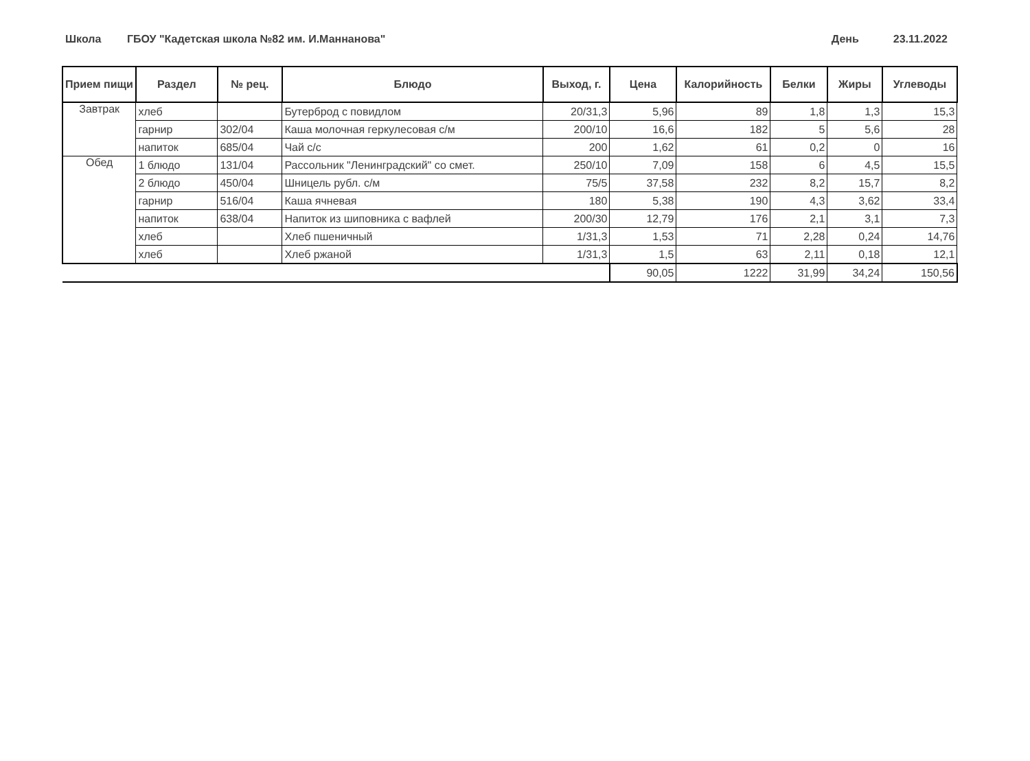Школа ГБОУ "Кадетская школа №82 им. И.Маннанова" День 23.11.2022
| Прием пищи | Раздел | № рец. | Блюдо | Выход, г. | Цена | Калорийность | Белки | Жиры | Углеводы |
| --- | --- | --- | --- | --- | --- | --- | --- | --- | --- |
| Завтрак | хлеб | | Бутерброд с повидлом | 20/31,3 | 5,96 | 89 | 1,8 | 1,3 | 15,3 |
| | гарнир | 302/04 | Каша молочная геркулесовая с/м | 200/10 | 16,6 | 182 | 5 | 5,6 | 28 |
| | напиток | 685/04 | Чай с/с | 200 | 1,62 | 61 | 0,2 | 0 | 16 |
| Обед | 1 блюдо | 131/04 | Рассольник "Ленинградский" со смет. | 250/10 | 7,09 | 158 | 6 | 4,5 | 15,5 |
| | 2 блюдо | 450/04 | Шницель рубл. с/м | 75/5 | 37,58 | 232 | 8,2 | 15,7 | 8,2 |
| | гарнир | 516/04 | Каша ячневая | 180 | 5,38 | 190 | 4,3 | 3,62 | 33,4 |
| | напиток | 638/04 | Напиток из шиповника с вафлей | 200/30 | 12,79 | 176 | 2,1 | 3,1 | 7,3 |
| | хлеб | | Хлеб пшеничный | 1/31,3 | 1,53 | 71 | 2,28 | 0,24 | 14,76 |
| | хлеб | | Хлеб ржаной | 1/31,3 | 1,5 | 63 | 2,11 | 0,18 | 12,1 |
| | | | | | 90,05 | 1222 | 31,99 | 34,24 | 150,56 |